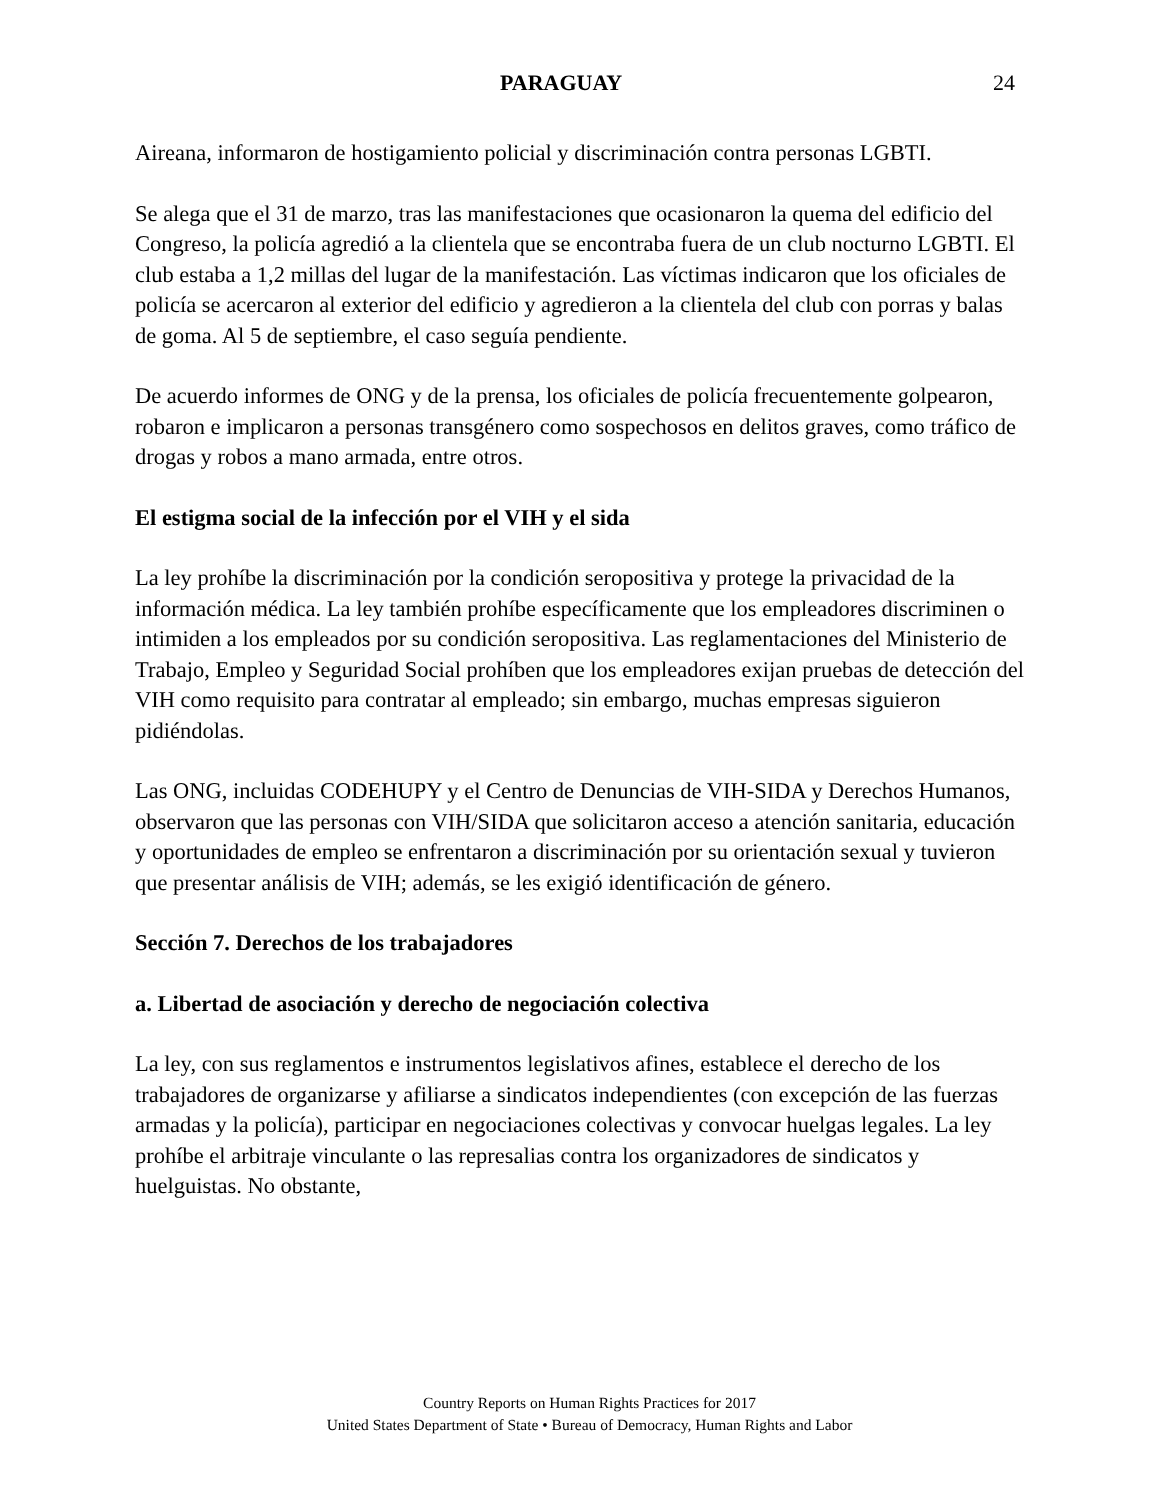PARAGUAY 24
Aireana, informaron de hostigamiento policial y discriminación contra personas LGBTI.
Se alega que el 31 de marzo, tras las manifestaciones que ocasionaron la quema del edificio del Congreso, la policía agredió a la clientela que se encontraba fuera de un club nocturno LGBTI. El club estaba a 1,2 millas del lugar de la manifestación. Las víctimas indicaron que los oficiales de policía se acercaron al exterior del edificio y agredieron a la clientela del club con porras y balas de goma. Al 5 de septiembre, el caso seguía pendiente.
De acuerdo informes de ONG y de la prensa, los oficiales de policía frecuentemente golpearon, robaron e implicaron a personas transgénero como sospechosos en delitos graves, como tráfico de drogas y robos a mano armada, entre otros.
El estigma social de la infección por el VIH y el sida
La ley prohíbe la discriminación por la condición seropositiva y protege la privacidad de la información médica. La ley también prohíbe específicamente que los empleadores discriminen o intimiden a los empleados por su condición seropositiva. Las reglamentaciones del Ministerio de Trabajo, Empleo y Seguridad Social prohíben que los empleadores exijan pruebas de detección del VIH como requisito para contratar al empleado; sin embargo, muchas empresas siguieron pidiéndolas.
Las ONG, incluidas CODEHUPY y el Centro de Denuncias de VIH-SIDA y Derechos Humanos, observaron que las personas con VIH/SIDA que solicitaron acceso a atención sanitaria, educación y oportunidades de empleo se enfrentaron a discriminación por su orientación sexual y tuvieron que presentar análisis de VIH; además, se les exigió identificación de género.
Sección 7. Derechos de los trabajadores
a. Libertad de asociación y derecho de negociación colectiva
La ley, con sus reglamentos e instrumentos legislativos afines, establece el derecho de los trabajadores de organizarse y afiliarse a sindicatos independientes (con excepción de las fuerzas armadas y la policía), participar en negociaciones colectivas y convocar huelgas legales. La ley prohíbe el arbitraje vinculante o las represalias contra los organizadores de sindicatos y huelguistas. No obstante,
Country Reports on Human Rights Practices for 2017
United States Department of State • Bureau of Democracy, Human Rights and Labor